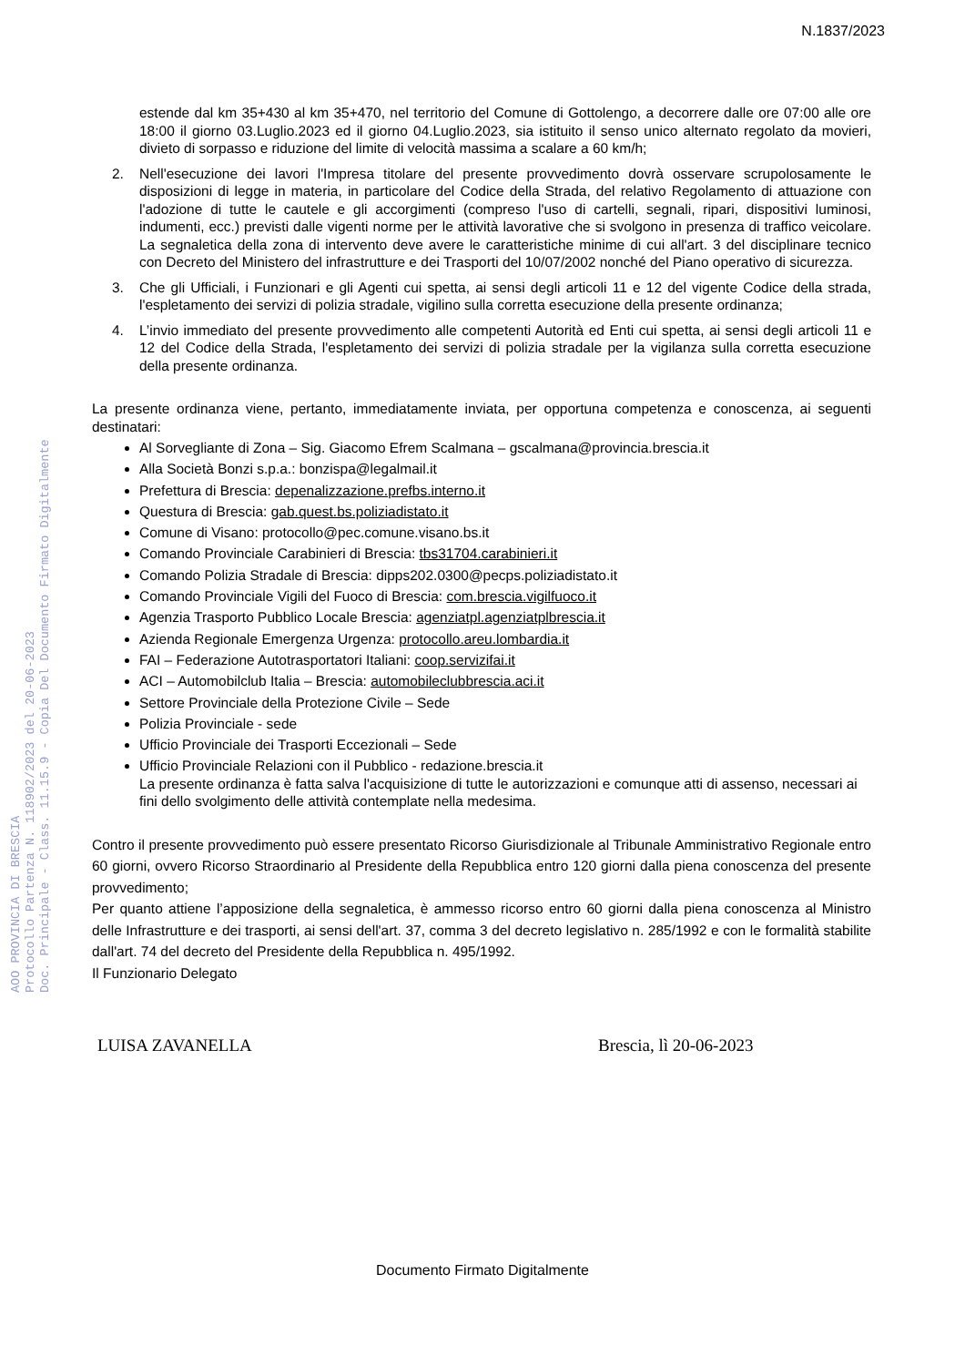N.1837/2023
AOO PROVINCIA DI BRESCIA
Protocollo Partenza N. 118902/2023 del 20-06-2023
Doc. Principale - Class. 11.15.9 - Copia Del Documento Firmato Digitalmente
estende dal km 35+430 al km 35+470, nel territorio del Comune di Gottolengo, a decorrere dalle ore 07:00 alle ore 18:00 il giorno 03.Luglio.2023 ed il giorno 04.Luglio.2023, sia istituito il senso unico alternato regolato da movieri, divieto di sorpasso e riduzione del limite di velocità massima a scalare a 60 km/h;
2. Nell'esecuzione dei lavori l'Impresa titolare del presente provvedimento dovrà osservare scrupolosamente le disposizioni di legge in materia, in particolare del Codice della Strada, del relativo Regolamento di attuazione con l'adozione di tutte le cautele e gli accorgimenti (compreso l'uso di cartelli, segnali, ripari, dispositivi luminosi, indumenti, ecc.) previsti dalle vigenti norme per le attività lavorative che si svolgono in presenza di traffico veicolare. La segnaletica della zona di intervento deve avere le caratteristiche minime di cui all'art. 3 del disciplinare tecnico con Decreto del Ministero del infrastrutture e dei Trasporti del 10/07/2002 nonché del Piano operativo di sicurezza.
3. Che gli Ufficiali, i Funzionari e gli Agenti cui spetta, ai sensi degli articoli 11 e 12 del vigente Codice della strada, l'espletamento dei servizi di polizia stradale, vigilino sulla corretta esecuzione della presente ordinanza;
4. L’invio immediato del presente provvedimento alle competenti Autorità ed Enti cui spetta, ai sensi degli articoli 11 e 12 del Codice della Strada, l'espletamento dei servizi di polizia stradale per la vigilanza sulla corretta esecuzione della presente ordinanza.
La presente ordinanza viene, pertanto, immediatamente inviata, per opportuna competenza e conoscenza, ai seguenti destinatari:
Al Sorvegliante di Zona – Sig. Giacomo Efrem Scalmana – gscalmana@provincia.brescia.it
Alla Società Bonzi s.p.a.: bonzispa@legalmail.it
Prefettura di Brescia: depenalizzazione.prefbs.interno.it
Questura di Brescia: gab.quest.bs.poliziadistato.it
Comune di Visano: protocollo@pec.comune.visano.bs.it
Comando Provinciale Carabinieri di Brescia: tbs31704.carabinieri.it
Comando Polizia Stradale di Brescia: dipps202.0300@pecps.poliziadistato.it
Comando Provinciale Vigili del Fuoco di Brescia: com.brescia.vigilfuoco.it
Agenzia Trasporto Pubblico Locale Brescia: agenziatpl.agenziatplbrescia.it
Azienda Regionale Emergenza Urgenza: protocollo.areu.lombardia.it
FAI – Federazione Autotrasportatori Italiani: coop.servizifai.it
ACI – Automobilclub Italia – Brescia: automobileclubbrescia.aci.it
Settore Provinciale della Protezione Civile – Sede
Polizia Provinciale - sede
Ufficio Provinciale dei Trasporti Eccezionali – Sede
Ufficio Provinciale Relazioni con il Pubblico - redazione.brescia.it
La presente ordinanza è fatta salva l'acquisizione di tutte le autorizzazioni e comunque atti di assenso, necessari ai fini dello svolgimento delle attività contemplate nella medesima.
Contro il presente provvedimento può essere presentato Ricorso Giurisdizionale al Tribunale Amministrativo Regionale entro 60 giorni, ovvero Ricorso Straordinario al Presidente della Repubblica entro 120 giorni dalla piena conoscenza del presente provvedimento;
Per quanto attiene l’apposizione della segnaletica, è ammesso ricorso entro 60 giorni dalla piena conoscenza al Ministro delle Infrastrutture e dei trasporti, ai sensi dell'art. 37, comma 3 del decreto legislativo n. 285/1992 e con le formalità stabilite dall'art. 74 del decreto del Presidente della Repubblica n. 495/1992.
Il Funzionario Delegato
LUISA ZAVANELLA Brescia, lì 20-06-2023
Documento Firmato Digitalmente